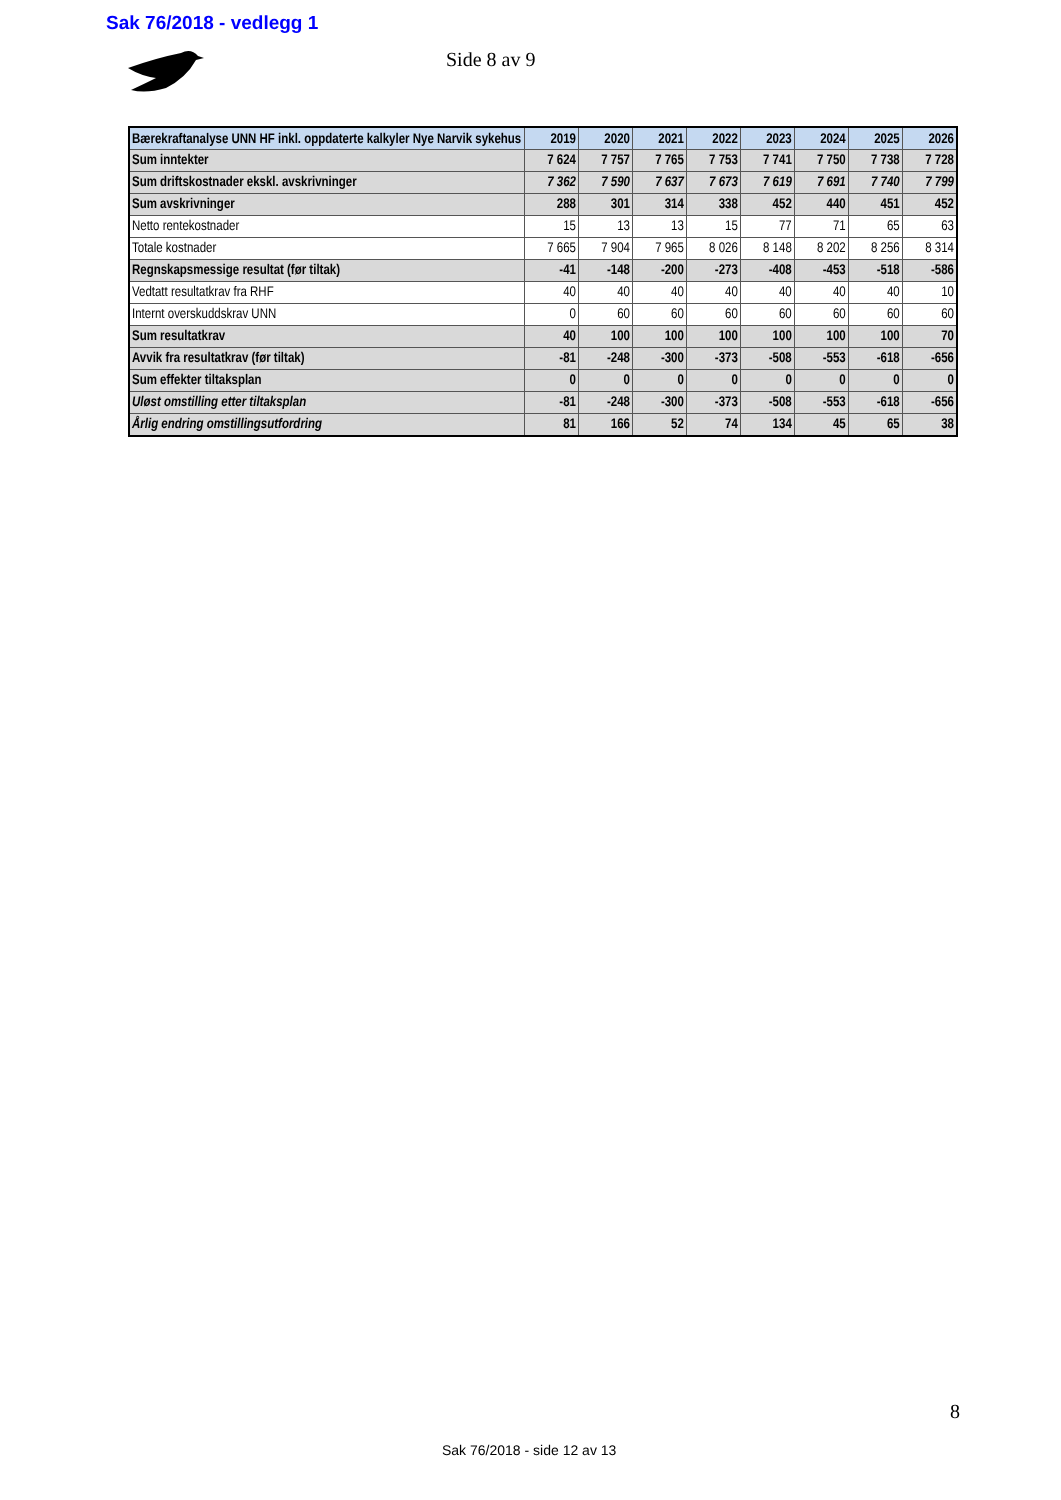Sak 76/2018 - vedlegg 1
Side 8 av 9
| Bærekraftanalyse UNN HF inkl. oppdaterte kalkyler Nye Narvik sykehus | 2019 | 2020 | 2021 | 2022 | 2023 | 2024 | 2025 | 2026 |
| --- | --- | --- | --- | --- | --- | --- | --- | --- |
| Sum inntekter | 7 624 | 7 757 | 7 765 | 7 753 | 7 741 | 7 750 | 7 738 | 7 728 |
| Sum driftskostnader ekskl. avskrivninger | 7 362 | 7 590 | 7 637 | 7 673 | 7 619 | 7 691 | 7 740 | 7 799 |
| Sum avskrivninger | 288 | 301 | 314 | 338 | 452 | 440 | 451 | 452 |
| Netto rentekostnader | 15 | 13 | 13 | 15 | 77 | 71 | 65 | 63 |
| Totale kostnader | 7 665 | 7 904 | 7 965 | 8 026 | 8 148 | 8 202 | 8 256 | 8 314 |
| Regnskapsmessige resultat (før tiltak) | -41 | -148 | -200 | -273 | -408 | -453 | -518 | -586 |
| Vedtatt resultatkrav fra RHF | 40 | 40 | 40 | 40 | 40 | 40 | 40 | 10 |
| Internt overskuddskrav UNN | 0 | 60 | 60 | 60 | 60 | 60 | 60 | 60 |
| Sum resultatkrav | 40 | 100 | 100 | 100 | 100 | 100 | 100 | 70 |
| Avvik fra resultatkrav (før tiltak) | -81 | -248 | -300 | -373 | -508 | -553 | -618 | -656 |
| Sum effekter tiltaksplan | 0 | 0 | 0 | 0 | 0 | 0 | 0 | 0 |
| Uløst omstilling etter tiltaksplan | -81 | -248 | -300 | -373 | -508 | -553 | -618 | -656 |
| Årlig endring omstillingsutfordring | 81 | 166 | 52 | 74 | 134 | 45 | 65 | 38 |
8
Sak 76/2018 - side 12 av 13